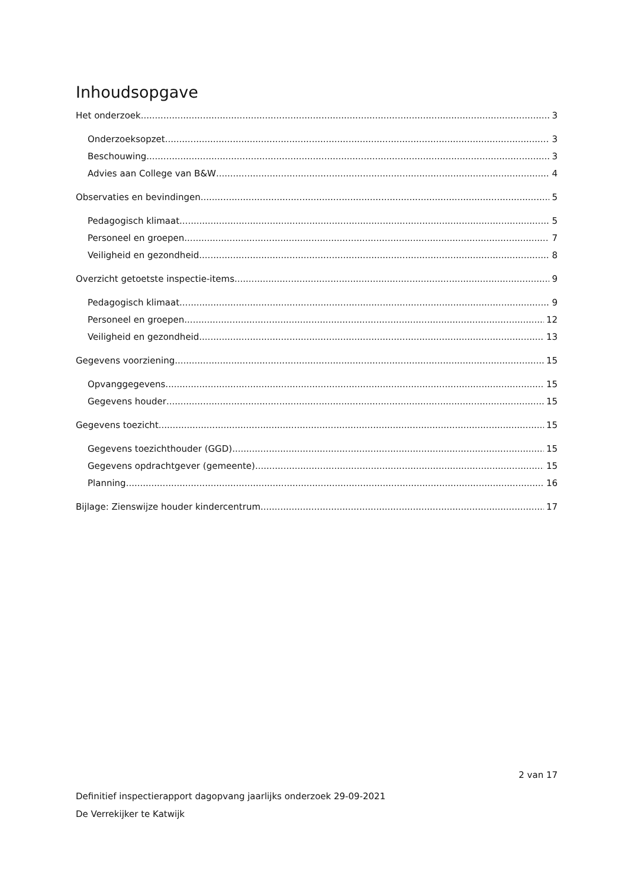Inhoudsopgave
Het onderzoek 3
Onderzoeksopzet 3
Beschouwing 3
Advies aan College van B&W 4
Observaties en bevindingen 5
Pedagogisch klimaat 5
Personeel en groepen 7
Veiligheid en gezondheid 8
Overzicht getoetste inspectie-items 9
Pedagogisch klimaat 9
Personeel en groepen 12
Veiligheid en gezondheid 13
Gegevens voorziening 15
Opvanggegevens 15
Gegevens houder 15
Gegevens toezicht 15
Gegevens toezichthouder (GGD) 15
Gegevens opdrachtgever (gemeente) 15
Planning 16
Bijlage: Zienswijze houder kindercentrum 17
2 van 17
Definitief inspectierapport dagopvang jaarlijks onderzoek 29-09-2021
De Verrekijker te Katwijk